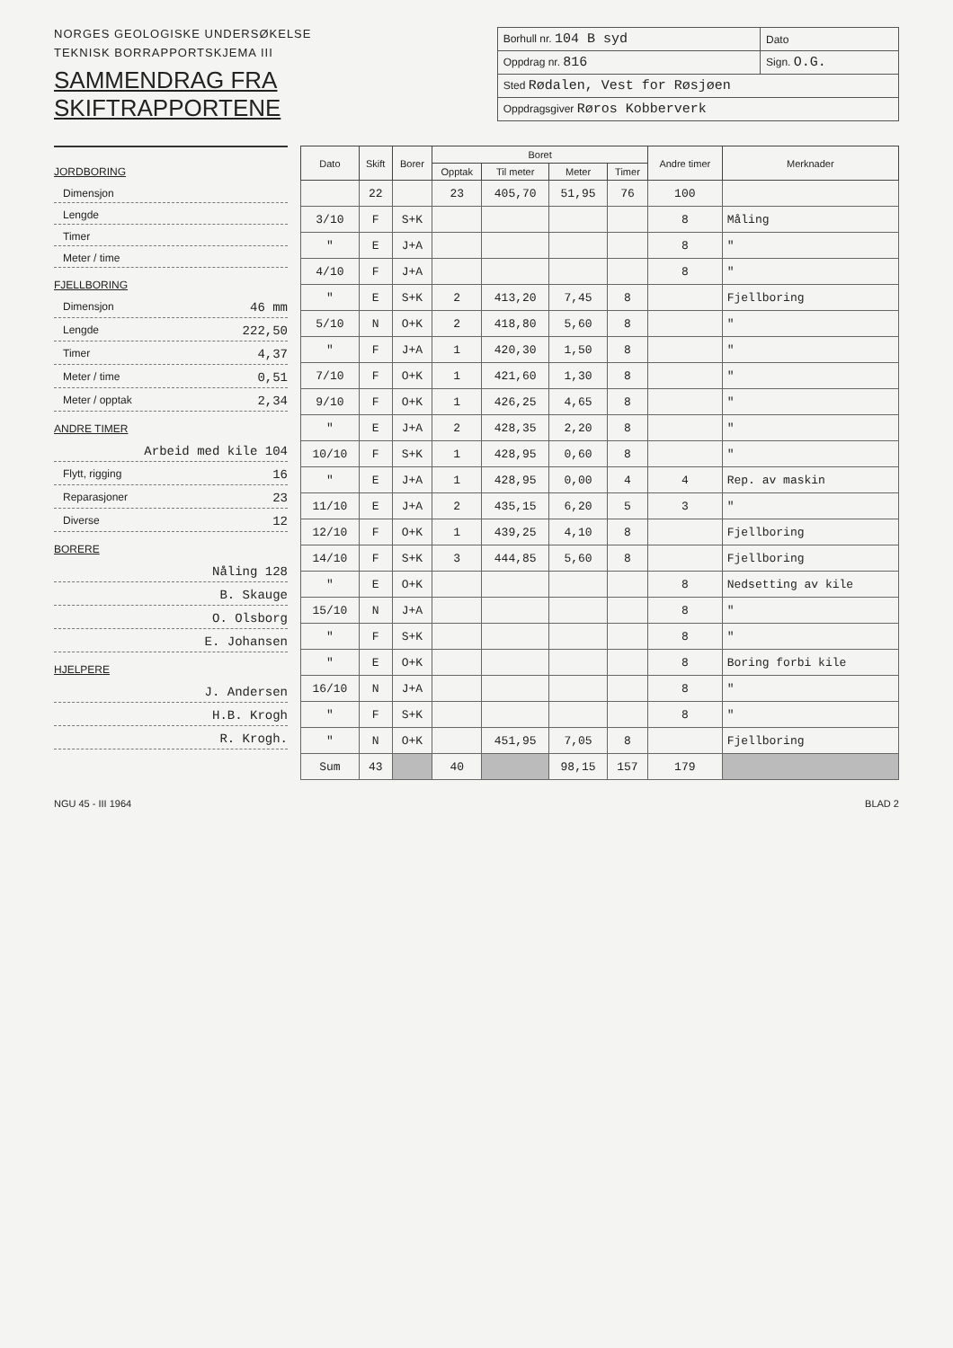NORGES GEOLOGISKE UNDERSØKELSE
TEKNISK BORRAPPORTSKJEMA III
SAMMENDRAG FRA SKIFTRAPPORTENE
| Borhull nr. 104 B syd | Dato |
| Oppdrag nr. 816 | Sign. O.G. |
| Sted Rødalen, Vest for Røsjøen | |
| Oppdragsgiver Røros Kobberverk | |
JORDBORING
Dimensjon
Lengde
Timer
Meter / time
FJELLBORING
Dimensjon 46 mm
Lengde 222,50
Timer 4,37
Meter / time 0,51
Meter / opptak 2,34
ANDRE TIMER
Arbeid med kile 104
Flytt, rigging 16
Reparasjoner 23
Diverse 12
BORERE
Nåling 128
B. Skauge
O. Olsborg
E. Johansen
HJELPERE
J. Andersen
H.B. Krogh
R. Krogh.
| Dato | Skift | Borer | Boret | | | | Andre timer | Merknader |
| --- | --- | --- | --- | --- | --- | --- | --- | --- |
| | | | Opptak | Til meter | Meter | Timer | | |
| | 22 | | 23 | 405,70 | 51,95 | 76 | 100 | |
| 3/10 | F | S+K | | | | | 8 | Måling |
| " | E | J+A | | | | | 8 | " |
| 4/10 | F | J+A | | | | | 8 | " |
| " | E | S+K | 2 | 413,20 | 7,45 | 8 | | Fjellboring |
| 5/10 | N | O+K | 2 | 418,80 | 5,60 | 8 | | " |
| " | F | J+A | 1 | 420,30 | 1,50 | 8 | | " |
| 7/10 | F | O+K | 1 | 421,60 | 1,30 | 8 | | " |
| 9/10 | F | O+K | 1 | 426,25 | 4,65 | 8 | | " |
| " | E | J+A | 2 | 428,35 | 2,20 | 8 | | " |
| 10/10 | F | S+K | 1 | 428,95 | 0,60 | 8 | | " |
| " | E | J+A | 1 | 428,95 | 0,00 | 4 | 4 | Rep. av maskin |
| 11/10 | E | J+A | 2 | 435,15 | 6,20 | 5 | 3 | " |
| 12/10 | F | O+K | 1 | 439,25 | 4,10 | 8 | | Fjellboring |
| 14/10 | F | S+K | 3 | 444,85 | 5,60 | 8 | | Fjellboring |
| " | E | O+K | | | | | 8 | Nedsetting av kile |
| 15/10 | N | J+A | | | | | 8 | " |
| " | F | S+K | | | | | 8 | " |
| " | E | O+K | | | | | 8 | Boring forbi kile |
| 16/10 | N | J+A | | | | | 8 | " |
| " | F | S+K | | | | | 8 | " |
| " | N | O+K | | 451,95 | 7,05 | 8 | | Fjellboring |
| Sum | 43 | | 40 | | 98,15 | 157 | 179 | |
NGU 45 - III 1964 BLAD 2